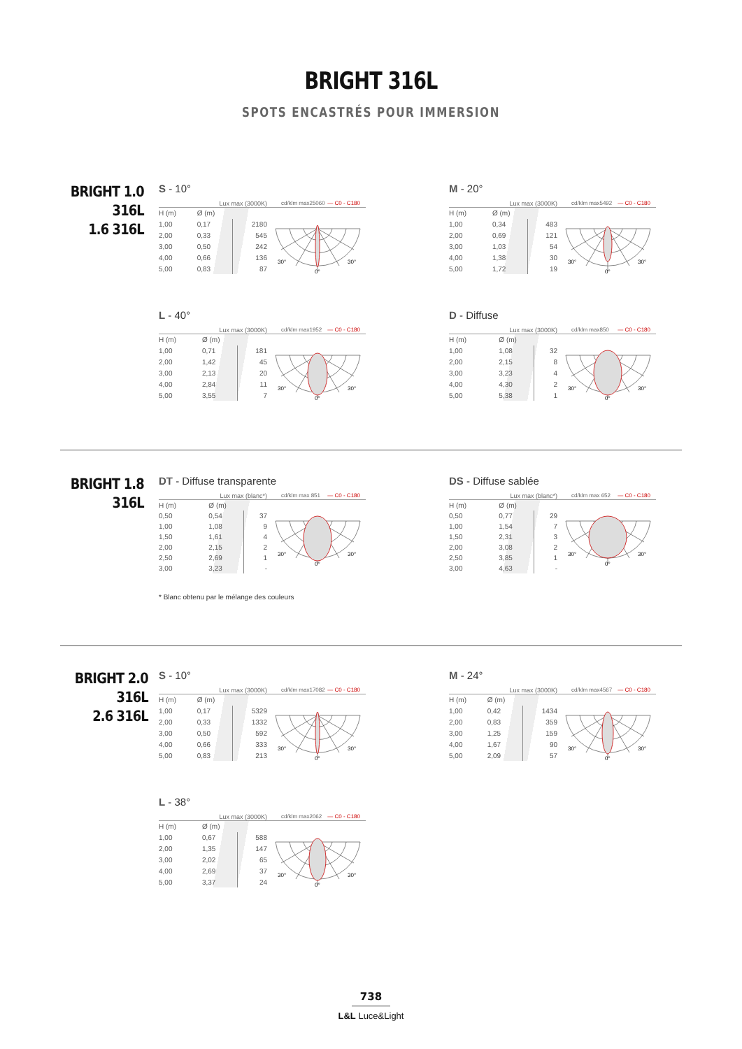BRIGHT 316L
SPOTS ENCASTRÉS POUR IMMERSION
BRIGHT 1.0 316L
1.6 316L
S - 10°
Lux max (3000K) cd/klm max25060 — C0 - C180
| H (m) | Ø (m) | |
| --- | --- | --- |
| 1,00 | 0,17 | 2180 |
| 2,00 | 0,33 | 545 |
| 3,00 | 0,50 | 242 |
| 4,00 | 0,66 | 136 |
| 5,00 | 0,83 | 87 |
30°
30°
0°
M - 20°
Lux max (3000K) cd/klm max5492 — C0 - C180
| H (m) | Ø (m) | |
| --- | --- | --- |
| 1,00 | 0,34 | 483 |
| 2,00 | 0,69 | 121 |
| 3,00 | 1,03 | 54 |
| 4,00 | 1,38 | 30 |
| 5,00 | 1,72 | 19 |
30°
30°
0°
L - 40°
Lux max (3000K) cd/klm max1952 — C0 - C180
| H (m) | Ø (m) | |
| --- | --- | --- |
| 1,00 | 0,71 | 181 |
| 2,00 | 1,42 | 45 |
| 3,00 | 2,13 | 20 |
| 4,00 | 2,84 | 11 |
| 5,00 | 3,55 | 7 |
30°
30°
0°
D - Diffuse
Lux max (3000K) cd/klm max850 — C0 - C180
| H (m) | Ø (m) | |
| --- | --- | --- |
| 1,00 | 1,08 | 32 |
| 2,00 | 2,15 | 8 |
| 3,00 | 3,23 | 4 |
| 4,00 | 4,30 | 2 |
| 5,00 | 5,38 | 1 |
30°
30°
0°
BRIGHT 1.8 316L
DT - Diffuse transparente
Lux max (blanc*) cd/klm max 851 — C0 - C180
| H (m) | Ø (m) | |
| --- | --- | --- |
| 0,50 | 0,54 | 37 |
| 1,00 | 1,08 | 9 |
| 1,50 | 1,61 | 4 |
| 2,00 | 2,15 | 2 |
| 2,50 | 2,69 | 1 |
| 3,00 | 3,23 | - |
30°
30°
0°
DS - Diffuse sablée
Lux max (blanc*) cd/klm max 652 — C0 - C180
| H (m) | Ø (m) | |
| --- | --- | --- |
| 0,50 | 0,77 | 29 |
| 1,00 | 1,54 | 7 |
| 1,50 | 2,31 | 3 |
| 2,00 | 3,08 | 2 |
| 2,50 | 3,85 | 1 |
| 3,00 | 4,63 | - |
30°
30°
0°
* Blanc obtenu par le mélange des couleurs
BRIGHT 2.0 316L
2.6 316L
S - 10°
Lux max (3000K) cd/klm max17082 — C0 - C180
| H (m) | Ø (m) | |
| --- | --- | --- |
| 1,00 | 0,17 | 5329 |
| 2,00 | 0,33 | 1332 |
| 3,00 | 0,50 | 592 |
| 4,00 | 0,66 | 333 |
| 5,00 | 0,83 | 213 |
30°
30°
0°
M - 24°
Lux max (3000K) cd/klm max4567 — C0 - C180
| H (m) | Ø (m) | |
| --- | --- | --- |
| 1,00 | 0,42 | 1434 |
| 2,00 | 0,83 | 359 |
| 3,00 | 1,25 | 159 |
| 4,00 | 1,67 | 90 |
| 5,00 | 2,09 | 57 |
30°
30°
0°
L - 38°
Lux max (3000K) cd/klm max2062 — C0 - C180
| H (m) | Ø (m) | |
| --- | --- | --- |
| 1,00 | 0,67 | 588 |
| 2,00 | 1,35 | 147 |
| 3,00 | 2,02 | 65 |
| 4,00 | 2,69 | 37 |
| 5,00 | 3,37 | 24 |
30°
30°
0°
738
L&L Luce&Light